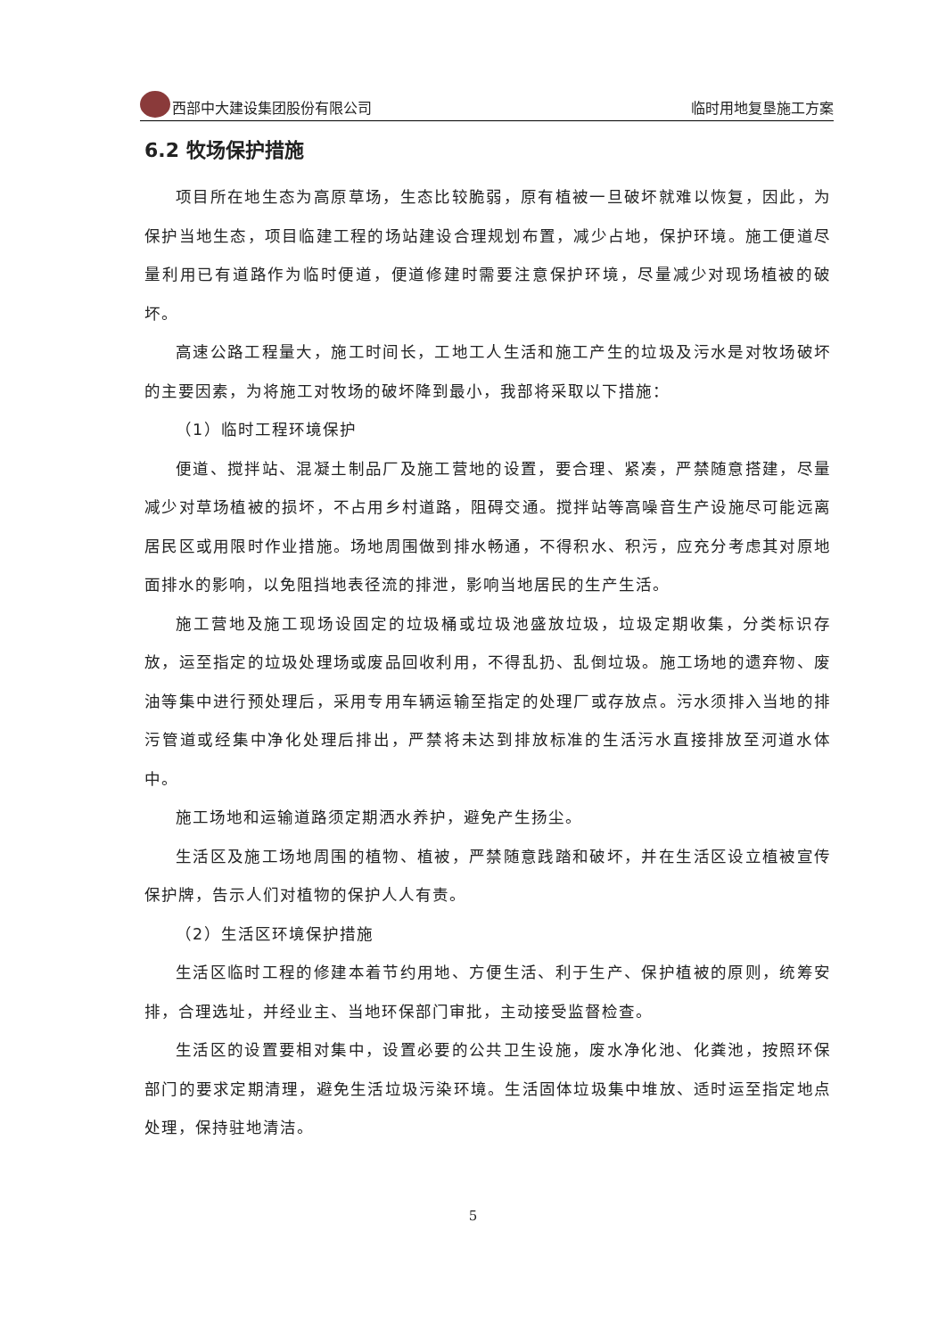西部中大建设集团股份有限公司 临时用地复垦施工方案
6.2 牧场保护措施
项目所在地生态为高原草场，生态比较脆弱，原有植被一旦破坏就难以恢复，因此，为保护当地生态，项目临建工程的场站建设合理规划布置，减少占地，保护环境。施工便道尽量利用已有道路作为临时便道，便道修建时需要注意保护环境，尽量减少对现场植被的破坏。
高速公路工程量大，施工时间长，工地工人生活和施工产生的垃圾及污水是对牧场破坏的主要因素，为将施工对牧场的破坏降到最小，我部将采取以下措施：
（1）临时工程环境保护
便道、搅拌站、混凝土制品厂及施工营地的设置，要合理、紧凑，严禁随意搭建，尽量减少对草场植被的损坏，不占用乡村道路，阻碍交通。搅拌站等高噪音生产设施尽可能远离居民区或用限时作业措施。场地周围做到排水畅通，不得积水、积污，应充分考虑其对原地面排水的影响，以免阻挡地表径流的排泄，影响当地居民的生产生活。
施工营地及施工现场设固定的垃圾桶或垃圾池盛放垃圾，垃圾定期收集，分类标识存放，运至指定的垃圾处理场或废品回收利用，不得乱扔、乱倒垃圾。施工场地的遗弃物、废油等集中进行预处理后，采用专用车辆运输至指定的处理厂或存放点。污水须排入当地的排污管道或经集中净化处理后排出，严禁将未达到排放标准的生活污水直接排放至河道水体中。
施工场地和运输道路须定期洒水养护，避免产生扬尘。
生活区及施工场地周围的植物、植被，严禁随意践踏和破坏，并在生活区设立植被宣传保护牌，告示人们对植物的保护人人有责。
（2）生活区环境保护措施
生活区临时工程的修建本着节约用地、方便生活、利于生产、保护植被的原则，统筹安排，合理选址，并经业主、当地环保部门审批，主动接受监督检查。
生活区的设置要相对集中，设置必要的公共卫生设施，废水净化池、化粪池，按照环保部门的要求定期清理，避免生活垃圾污染环境。生活固体垃圾集中堆放、适时运至指定地点处理，保持驻地清洁。
5